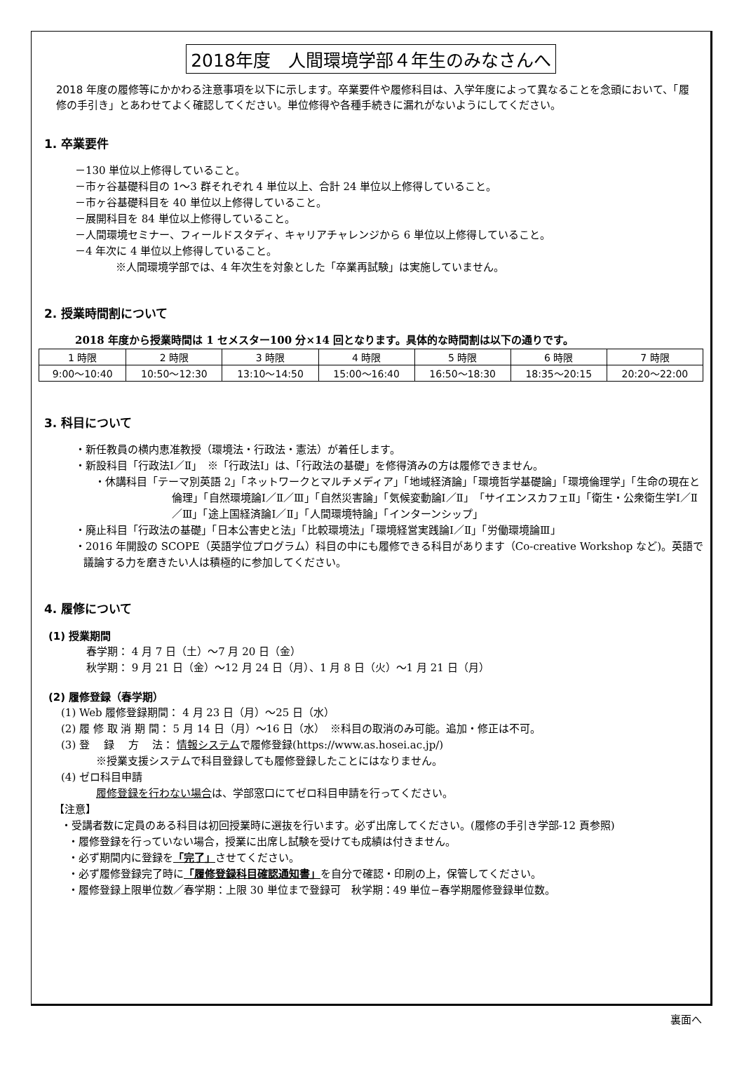2018年度　人間環境学部４年生のみなさんへ
2018 年度の履修等にかかわる注意事項を以下に示します。卒業要件や履修科目は、入学年度によって異なることを念頭において、「履修の手引き」とあわせてよく確認してください。単位修得や各種手続きに漏れがないようにしてください。
1. 卒業要件
－130 単位以上修得していること。
－市ヶ谷基礎科目の 1～3 群それぞれ 4 単位以上、合計 24 単位以上修得していること。
－市ヶ谷基礎科目を 40 単位以上修得していること。
－展開科目を 84 単位以上修得していること。
－人間環境セミナー、フィールドスタディ、キャリアチャレンジから 6 単位以上修得していること。
－4 年次に 4 単位以上修得していること。
※人間環境学部では、4 年次生を対象とした「卒業再試験」は実施していません。
2. 授業時間割について
2018 年度から授業時間は 1 セメスター100 分×14 回となります。具体的な時間割は以下の通りです。
| 1 時限 | 2 時限 | 3 時限 | 4 時限 | 5 時限 | 6 時限 | 7 時限 |
| 9:00～10:40 | 10:50～12:30 | 13:10～14:50 | 15:00～16:40 | 16:50～18:30 | 18:35～20:15 | 20:20～22:00 |
3. 科目について
・新任教員の横内恵准教授（環境法・行政法・憲法）が着任します。
・新設科目「行政法Ⅰ／Ⅱ」　※「行政法Ⅰ」は、「行政法の基礎」を修得済みの方は履修できません。
・休講科目「テーマ別英語 2」「ネットワークとマルチメディア」「地域経済論」「環境哲学基礎論」「環境倫理学」「生命の現在と倫理」「自然環境論Ⅰ／Ⅱ／Ⅲ」「自然災害論」「気候変動論Ⅰ／Ⅱ」「サイエンスカフェⅡ」「衛生・公衆衛生学Ⅰ／Ⅱ／Ⅲ」「途上国経済論Ⅰ／Ⅱ」「人間環境特論」「インターンシップ」
・廃止科目「行政法の基礎」「日本公害史と法」「比較環境法」「環境経営実践論Ⅰ／Ⅱ」「労働環境論Ⅲ」
・2016 年開設の SCOPE（英語学位プログラム）科目の中にも履修できる科目があります（Co-creative Workshop など)。英語で議論する力を磨きたい人は積極的に参加してください。
4. 履修について
(1) 授業期間
春学期： 4 月 7 日（土）～7 月 20 日（金）
秋学期： 9 月 21 日（金）～12 月 24 日（月）、1 月 8 日（火）～1 月 21 日（月）
(2) 履修登録（春学期）
(1) Web 履修登録期間： 4 月 23 日（月）～25 日（水）
(2) 履 修 取 消 期 間： 5 月 14 日（月）～16 日（水）　※科目の取消のみ可能。追加・修正は不可。
(3) 登　 録　 方　 法： 情報システムで履修登録(https://www.as.hosei.ac.jp/)
※授業支援システムで科目登録しても履修登録したことにはなりません。
(4) ゼロ科目申請
履修登録を行わない場合は、学部窓口にてゼロ科目申請を行ってください。
【注意】
・受講者数に定員のある科目は初回授業時に選抜を行います。必ず出席してください。(履修の手引き学部-12 頁参照)
・履修登録を行っていない場合，授業に出席し試験を受けても成績は付きません。
・必ず期間内に登録を「完了」させてください。
・必ず履修登録完了時に「履修登録科目確認通知書」を自分で確認・印刷の上，保管してください。
・履修登録上限単位数／春学期：上限 30 単位まで登録可　秋学期：49 単位−春学期履修登録単位数。
裏面へ